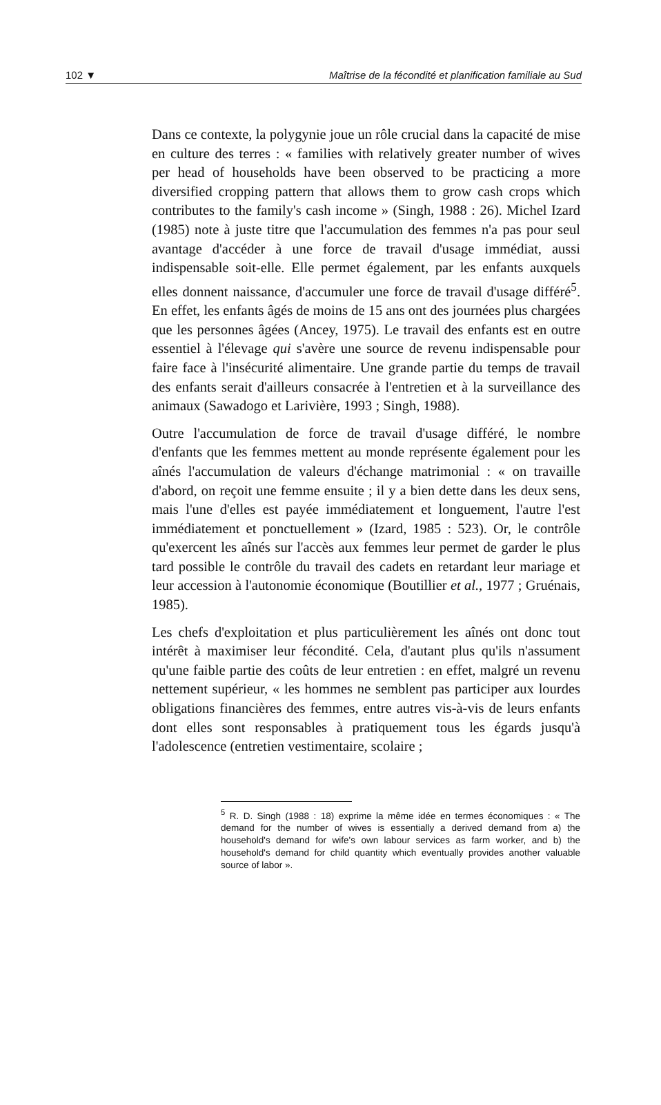102 ▼ Maîtrise de la fécondité et planification familiale au Sud
Dans ce contexte, la polygynie joue un rôle crucial dans la capacité de mise en culture des terres : « families with relatively greater number of wives per head of households have been observed to be practicing a more diversified cropping pattern that allows them to grow cash crops which contributes to the family's cash income » (Singh, 1988 : 26). Michel Izard (1985) note à juste titre que l'accumulation des femmes n'a pas pour seul avantage d'accéder à une force de travail d'usage immédiat, aussi indispensable soit-elle. Elle permet également, par les enfants auxquels elles donnent naissance, d'accumuler une force de travail d'usage différé<sup>5</sup>. En effet, les enfants âgés de moins de 15 ans ont des journées plus chargées que les personnes âgées (Ancey, 1975). Le travail des enfants est en outre essentiel à l'élevage qui s'avère une source de revenu indispensable pour faire face à l'insécurité alimentaire. Une grande partie du temps de travail des enfants serait d'ailleurs consacrée à l'entretien et à la surveillance des animaux (Sawadogo et Larivière, 1993 ; Singh, 1988).
Outre l'accumulation de force de travail d'usage différé, le nombre d'enfants que les femmes mettent au monde représente également pour les aînés l'accumulation de valeurs d'échange matrimonial : « on travaille d'abord, on reçoit une femme ensuite ; il y a bien dette dans les deux sens, mais l'une d'elles est payée immédiatement et longuement, l'autre l'est immédiatement et ponctuellement » (Izard, 1985 : 523). Or, le contrôle qu'exercent les aînés sur l'accès aux femmes leur permet de garder le plus tard possible le contrôle du travail des cadets en retardant leur mariage et leur accession à l'autonomie économique (Boutillier et al., 1977 ; Gruénais, 1985).
Les chefs d'exploitation et plus particulièrement les aînés ont donc tout intérêt à maximiser leur fécondité. Cela, d'autant plus qu'ils n'assument qu'une faible partie des coûts de leur entretien : en effet, malgré un revenu nettement supérieur, « les hommes ne semblent pas participer aux lourdes obligations financières des femmes, entre autres vis-à-vis de leurs enfants dont elles sont responsables à pratiquement tous les égards jusqu'à l'adolescence (entretien vestimentaire, scolaire ;
<sup>5</sup> R. D. Singh (1988 : 18) exprime la même idée en termes économiques : « The demand for the number of wives is essentially a derived demand from a) the household's demand for wife's own labour services as farm worker, and b) the household's demand for child quantity which eventually provides another valuable source of labor ».